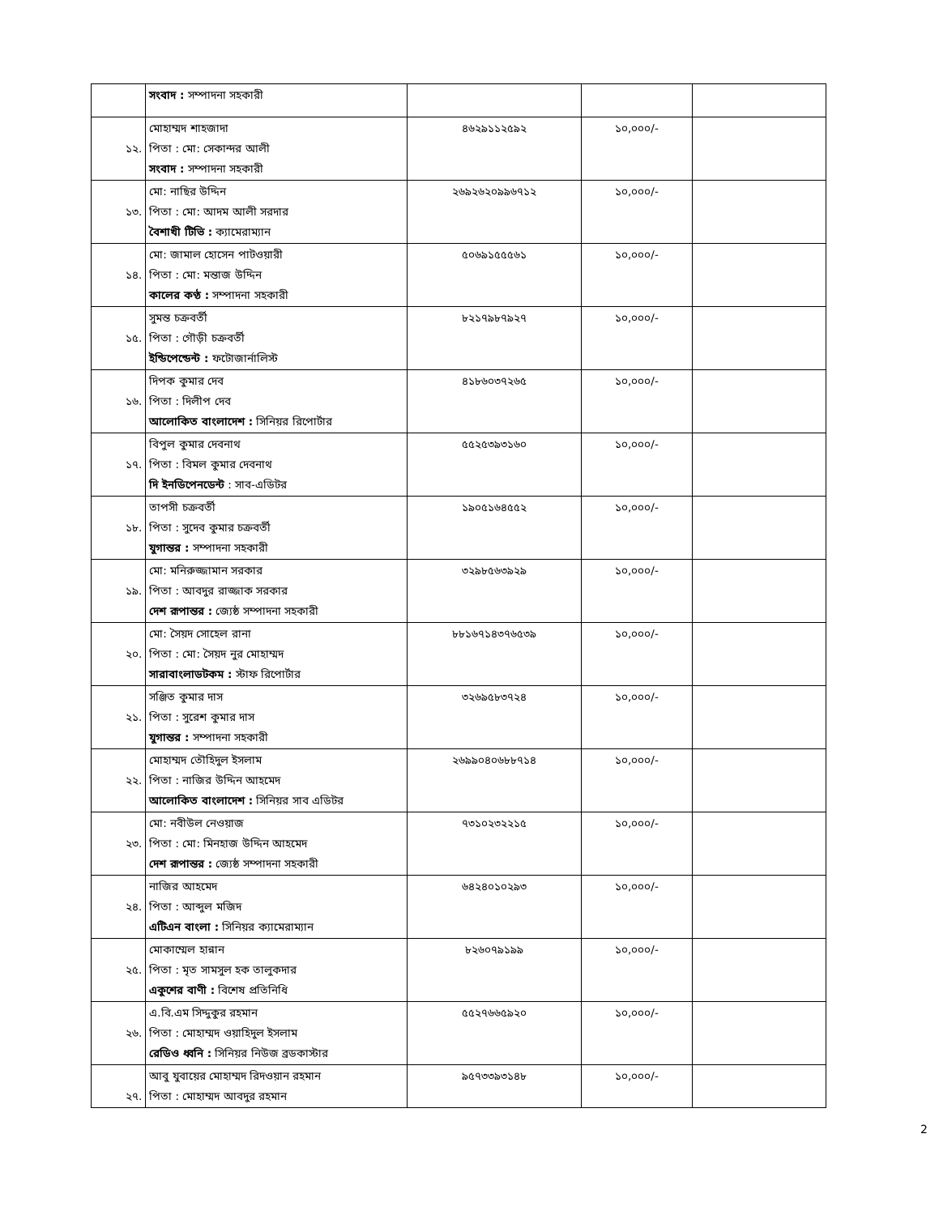| | সংবাদ : সম্পাদনা সহকারী | | | |
| ১২. | মোহাম্মদ শাহজাদা পিতা : মো: সেকান্দর আলী সংবাদ : সম্পাদনা সহকারী | ৪৬২৯১১২৫৯২ | ১০,০০০/- | |
| ১৩. | মো: নাছির উদ্দিন পিতা : মো: আদম আলী সরদার বৈশাখী টিভি : ক্যামেরাম্যান | ২৬৯২৬২০৯৯৬৭১২ | ১০,০০০/- | |
| ১৪. | মো: জামাল হোসেন পাটওয়ারী পিতা : মো: মন্তাজ উদ্দিন কালের কণ্ঠ : সম্পাদনা সহকারী | ৫০৬৯১৫৫৫৬১ | ১০,০০০/- | |
| ১৫. | সুমন্ত চক্রবর্তী পিতা : গৌড়ী চক্রবর্তী ইন্ডিপেন্ডেন্ট : ফটোজার্নালিস্ট | ৮২১৭৯৮৭৯২৭ | ১০,০০০/- | |
| ১৬. | দিপক কুমার দেব পিতা : দিলীপ দেব আলোকিত বাংলাদেশ : সিনিয়র রিপোর্টার | ৪১৮৬০৩৭২৬৫ | ১০,০০০/- | |
| ১৭. | বিপুল কুমার দেবনাথ পিতা : বিমল কুমার দেবনাথ দি ইনডিপেনডেন্ট : সাব-এডিটর | ৫৫২৫৩৯৩১৬০ | ১০,০০০/- | |
| ১৮. | তাপসী চক্রবর্তী পিতা : সুদেব কুমার চক্রবর্তী যুগান্তর : সম্পাদনা সহকারী | ১৯০৫১৬৪৫৫২ | ১০,০০০/- | |
| ১৯. | মো: মনিরুজ্জামান সরকার পিতা : আবদুর রাজ্জাক সরকার দেশ রূপান্তর : জ্যেষ্ঠ সম্পাদনা সহকারী | ৩২৯৮৫৬৩৯২৯ | ১০,০০০/- | |
| ২০. | মো: সৈয়দ সোহেল রানা পিতা : মো: সৈয়দ নুর মোহাম্মদ সারাবাংলাডটকম : স্টাফ রিপোর্টার | ৮৮১৬৭১৪৩৭৬৫৩৯ | ১০,০০০/- | |
| ২১. | সঞ্জিত কুমার দাস পিতা : সুরেশ কুমার দাস যুগান্তর : সম্পাদনা সহকারী | ৩২৬৯৫৮৩৭২৪ | ১০,০০০/- | |
| ২২. | মোহাম্মদ তৌহিদুল ইসলাম পিতা : নাজির উদ্দিন আহমেদ আলোকিত বাংলাদেশ : সিনিয়র সাব এডিটর | ২৬৯৯০৪০৬৮৮৭১৪ | ১০,০০০/- | |
| ২৩. | মো: নবীউল নেওয়াজ পিতা : মো: মিনহাজ উদ্দিন আহমেদ দেশ রূপান্তর : জ্যেষ্ঠ সম্পাদনা সহকারী | ৭৩১০২৩২২১৫ | ১০,০০০/- | |
| ২৪. | নাজির আহমেদ পিতা : আব্দুল মজিদ এটিএন বাংলা : সিনিয়র ক্যামেরাম্যান | ৬৪২৪০১০২৯৩ | ১০,০০০/- | |
| ২৫. | মোকাম্মেল হান্নান পিতা : মৃত সামসুল হক তালুকদার একুশের বাণী : বিশেষ প্রতিনিধি | ৮২৬০৭৯১৯৯ | ১০,০০০/- | |
| ২৬. | এ.বি.এম সিদ্দুকুর রহমান পিতা : মোহাম্মদ ওয়াহিদুল ইসলাম রেডিও ধ্বনি : সিনিয়র নিউজ ব্রডকাস্টার | ৫৫২৭৬৬৫৯২০ | ১০,০০০/- | |
| ২৭. | আবু যুবায়ের মোহাম্মদ রিদওয়ান রহমান পিতা : মোহাম্মদ আবদুর রহমান | ৯৫৭৩৩৯৩১৪৮ | ১০,০০০/- | |
2